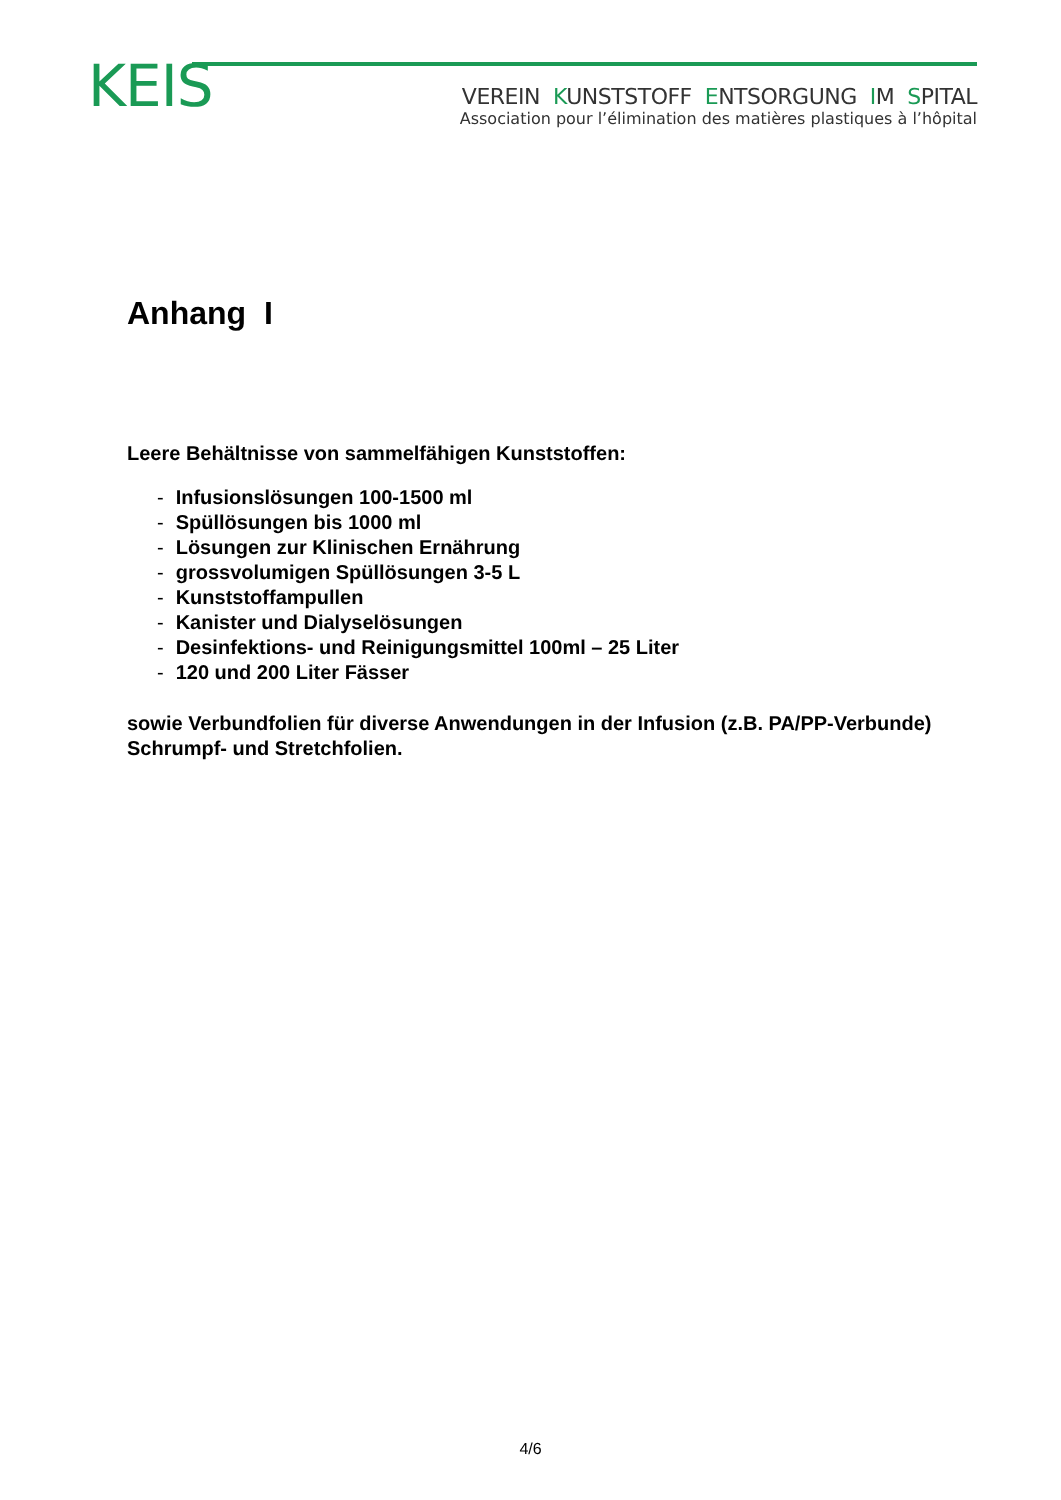KEIS
VEREIN KUNSTSTOFF ENTSORGUNG IM SPITAL
Association pour l’élimination des matières plastiques à l’hôpital
Anhang I
Leere Behältnisse von sammelfähigen Kunststoffen:
- Infusionslösungen 100-1500 ml
- Spüllösungen bis 1000 ml
- Lösungen zur Klinischen Ernährung
- grossvolumigen Spüllösungen 3-5 L
- Kunststoffampullen
- Kanister und Dialyselösungen
- Desinfektions- und Reinigungsmittel 100ml – 25 Liter
- 120 und 200 Liter Fässer
sowie Verbundfolien für diverse Anwendungen in der Infusion (z.B. PA/PP-Verbunde) Schrumpf- und Stretchfolien.
4/6